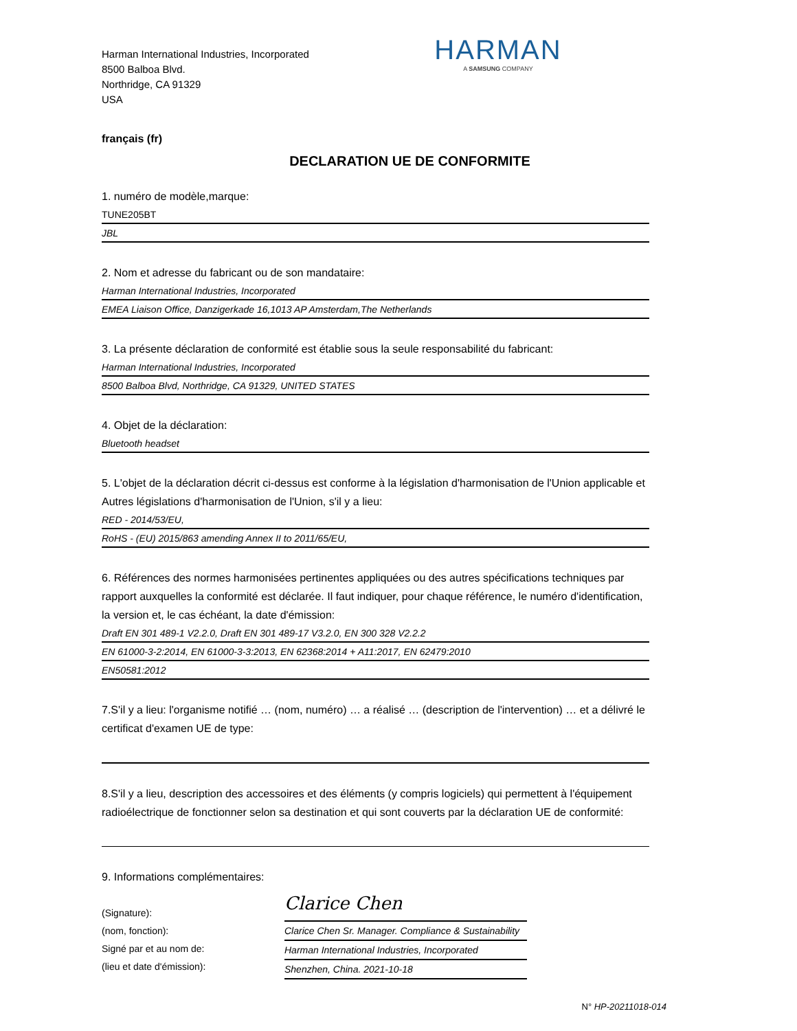Harman International Industries, Incorporated
8500 Balboa Blvd.
Northridge, CA 91329
USA
HARMAN
A SAMSUNG COMPANY
français (fr)
DECLARATION UE DE CONFORMITE
1. numéro de modèle,marque:
TUNE205BT
JBL
2. Nom et adresse du fabricant ou de son mandataire:
Harman International Industries, Incorporated
EMEA Liaison Office, Danzigerkade 16,1013 AP Amsterdam,The Netherlands
3. La présente déclaration de conformité est établie sous la seule responsabilité du fabricant:
Harman International Industries, Incorporated
8500 Balboa Blvd, Northridge, CA 91329, UNITED STATES
4. Objet de la déclaration:
Bluetooth headset
5. L'objet de la déclaration décrit ci-dessus est conforme à la législation d'harmonisation de l'Union applicable et Autres législations d'harmonisation de l'Union, s'il y a lieu:
RED - 2014/53/EU,
RoHS - (EU) 2015/863 amending Annex II to 2011/65/EU,
6. Références des normes harmonisées pertinentes appliquées ou des autres spécifications techniques par rapport auxquelles la conformité est déclarée. Il faut indiquer, pour chaque référence, le numéro d'identification, la version et, le cas échéant, la date d'émission:
Draft EN 301 489-1 V2.2.0, Draft EN 301 489-17 V3.2.0, EN 300 328 V2.2.2
EN 61000-3-2:2014, EN 61000-3-3:2013, EN 62368:2014 + A11:2017, EN 62479:2010
EN50581:2012
7.S'il y a lieu: l'organisme notifié … (nom, numéro) … a réalisé … (description de l'intervention) … et a délivré le certificat d'examen UE de type:
8.S'il y a lieu, description des accessoires et des éléments (y compris logiciels) qui permettent à l'équipement radioélectrique de fonctionner selon sa destination et qui sont couverts par la déclaration UE de conformité:
9. Informations complémentaires:
(Signature):
(nom, fonction):
Signé par et au nom de:
(lieu et date d'émission):
Clarice Chen
Clarice Chen Sr. Manager. Compliance & Sustainability
Harman International Industries, Incorporated
Shenzhen, China. 2021-10-18
N° HP-20211018-014